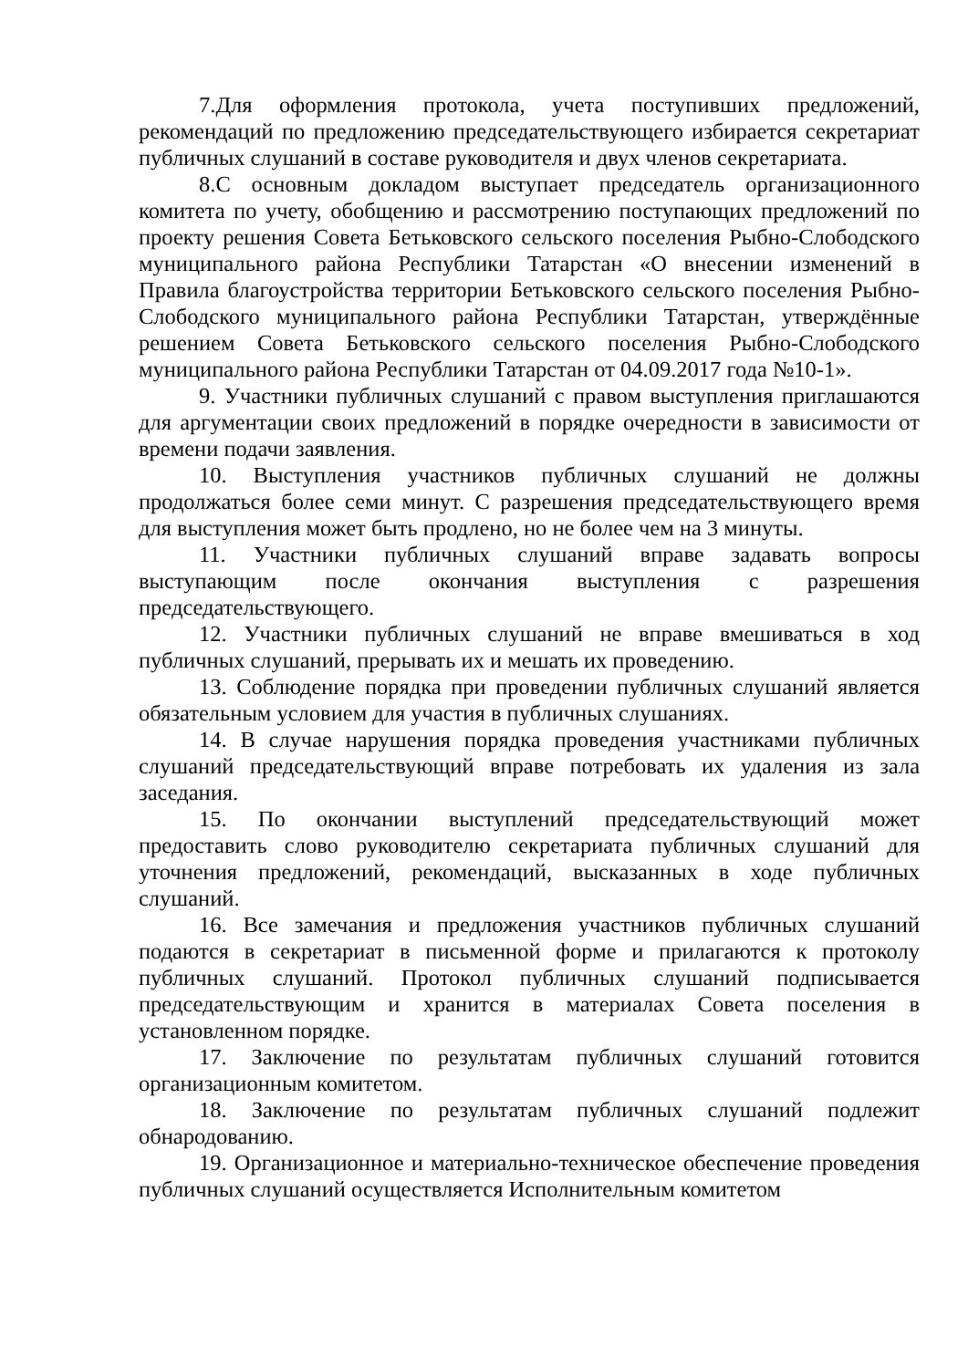7.Для оформления протокола, учета поступивших предложений, рекомендаций по предложению председательствующего избирается секретариат публичных слушаний в составе руководителя и двух членов секретариата.
8.С основным докладом выступает председатель организационного комитета по учету, обобщению и рассмотрению поступающих предложений по проекту решения Совета Бетьковского сельского поселения Рыбно-Слободского муниципального района Республики Татарстан «О внесении изменений в Правила благоустройства территории Бетьковского сельского поселения Рыбно-Слободского муниципального района Республики Татарстан, утверждённые решением Совета Бетьковского сельского поселения Рыбно-Слободского муниципального района Республики Татарстан от 04.09.2017 года №10-1».
9. Участники публичных слушаний с правом выступления приглашаются для аргументации своих предложений в порядке очередности в зависимости от времени подачи заявления.
10. Выступления участников публичных слушаний не должны продолжаться более семи минут. С разрешения председательствующего время для выступления может быть продлено, но не более чем на 3 минуты.
11. Участники публичных слушаний вправе задавать вопросы выступающим после окончания выступления с разрешения председательствующего.
12. Участники публичных слушаний не вправе вмешиваться в ход публичных слушаний, прерывать их и мешать их проведению.
13. Соблюдение порядка при проведении публичных слушаний является обязательным условием для участия в публичных слушаниях.
14. В случае нарушения порядка проведения участниками публичных слушаний председательствующий вправе потребовать их удаления из зала заседания.
15. По окончании выступлений председательствующий может предоставить слово руководителю секретариата публичных слушаний для уточнения предложений, рекомендаций, высказанных в ходе публичных слушаний.
16. Все замечания и предложения участников публичных слушаний подаются в секретариат в письменной форме и прилагаются к протоколу публичных слушаний. Протокол публичных слушаний подписывается председательствующим и хранится в материалах Совета поселения в установленном порядке.
17. Заключение по результатам публичных слушаний готовится организационным комитетом.
18. Заключение по результатам публичных слушаний подлежит обнародованию.
19. Организационное и материально-техническое обеспечение проведения публичных слушаний осуществляется Исполнительным комитетом